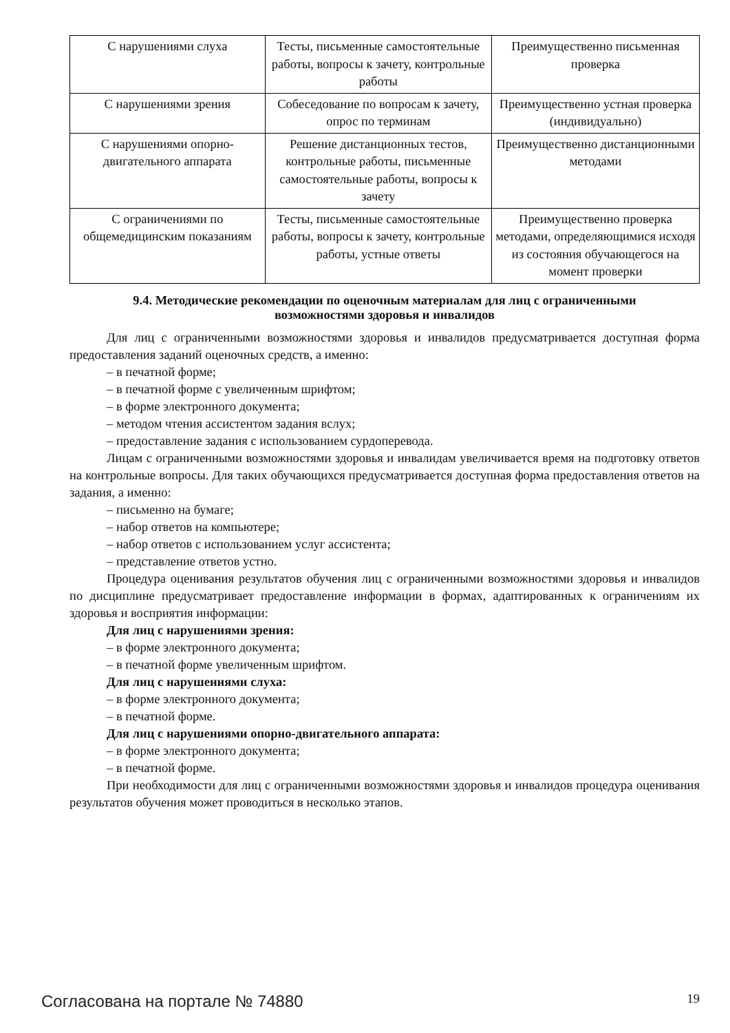| С нарушениями слуха | Тесты, письменные самостоятельные работы, вопросы к зачету, контрольные работы | Преимущественно письменная проверка |
| С нарушениями зрения | Собеседование по вопросам к зачету, опрос по терминам | Преимущественно устная проверка (индивидуально) |
| С нарушениями опорно-двигательного аппарата | Решение дистанционных тестов, контрольные работы, письменные самостоятельные работы, вопросы к зачету | Преимущественно дистанционными методами |
| С ограничениями по общемедицинским показаниям | Тесты, письменные самостоятельные работы, вопросы к зачету, контрольные работы, устные ответы | Преимущественно проверка методами, определяющимися исходя из состояния обучающегося на момент проверки |
9.4. Методические рекомендации по оценочным материалам для лиц с ограниченными возможностями здоровья и инвалидов
Для лиц с ограниченными возможностями здоровья и инвалидов предусматривается доступная форма предоставления заданий оценочных средств, а именно:
– в печатной форме;
– в печатной форме с увеличенным шрифтом;
– в форме электронного документа;
– методом чтения ассистентом задания вслух;
– предоставление задания с использованием сурдоперевода.
Лицам с ограниченными возможностями здоровья и инвалидам увеличивается время на подготовку ответов на контрольные вопросы. Для таких обучающихся предусматривается доступная форма предоставления ответов на задания, а именно:
– письменно на бумаге;
– набор ответов на компьютере;
– набор ответов с использованием услуг ассистента;
– представление ответов устно.
Процедура оценивания результатов обучения лиц с ограниченными возможностями здоровья и инвалидов по дисциплине предусматривает предоставление информации в формах, адаптированных к ограничениям их здоровья и восприятия информации:
Для лиц с нарушениями зрения:
– в форме электронного документа;
– в печатной форме увеличенным шрифтом.
Для лиц с нарушениями слуха:
– в форме электронного документа;
– в печатной форме.
Для лиц с нарушениями опорно-двигательного аппарата:
– в форме электронного документа;
– в печатной форме.
При необходимости для лиц с ограниченными возможностями здоровья и инвалидов процедура оценивания результатов обучения может проводиться в несколько этапов.
Согласована на портале № 74880 19